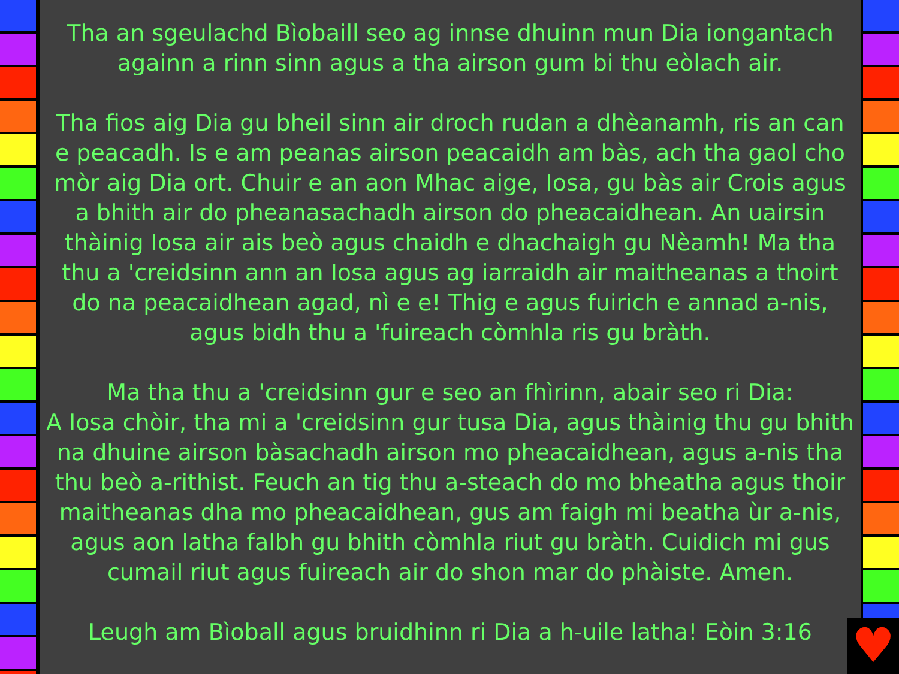Tha an sgeulachd Bìobaill seo ag innse dhuinn mun Dia iongantach againn a rinn sinn agus a tha airson gum bi thu eòlach air.
Tha fios aig Dia gu bheil sinn air droch rudan a dhèanamh, ris an can e peacadh. Is e am peanas airson peacaidh am bàs, ach tha gaol cho mòr aig Dia ort. Chuir e an aon Mhac aige, Iosa, gu bàs air Crois agus a bhith air do pheanasachadh airson do pheacaidhean. An uairsin thàinig Iosa air ais beò agus chaidh e dhachaigh gu Nèamh! Ma tha thu a 'creidsinn ann an Iosa agus ag iarraidh air maitheanas a thoirt do na peacaidhean agad, nì e e! Thig e agus fuirich e annad a-nis, agus bidh thu a 'fuireach còmhla ris gu bràth.
Ma tha thu a 'creidsinn gur e seo an fhìrinn, abair seo ri Dia:
A Iosa chòir, tha mi a 'creidsinn gur tusa Dia, agus thàinig thu gu bhith na dhuine airson bàsachadh airson mo pheacaidhean, agus a-nis tha thu beò a-rithist. Feuch an tig thu a-steach do mo bheatha agus thoir maitheanas dha mo pheacaidhean, gus am faigh mi beatha ùr a-nis, agus aon latha falbh gu bhith còmhla riut gu bràth. Cuidich mi gus cumail riut agus fuireach air do shon mar do phàiste. Amen.
Leugh am Bìoball agus bruidhinn ri Dia a h-uile latha! Eòin 3:16
♥